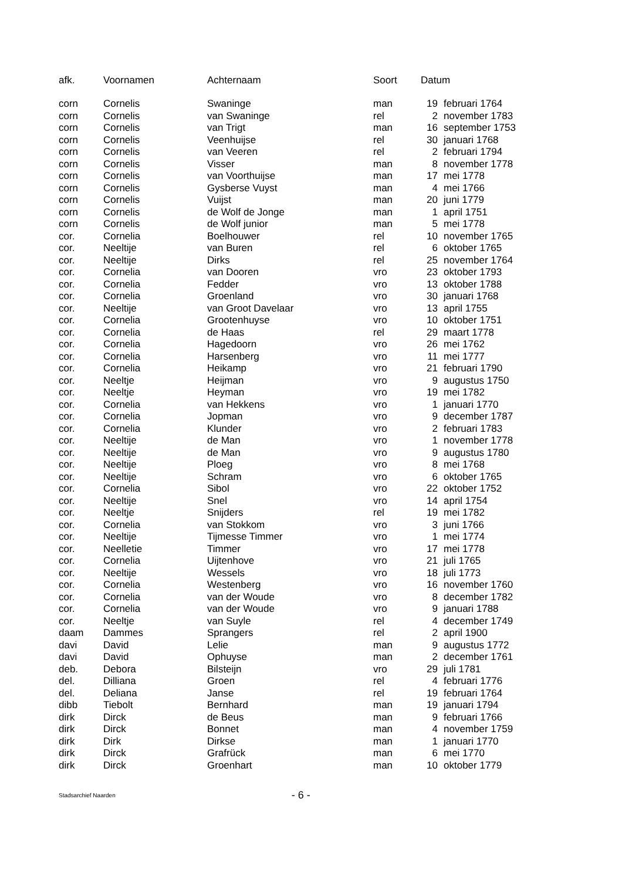| afk. | Voornamen | Achternaam | Soort | Datum | |
| --- | --- | --- | --- | --- | --- |
| corn | Cornelis | Swaninge | man | 19 | februari 1764 |
| corn | Cornelis | van Swaninge | rel | 2 | november 1783 |
| corn | Cornelis | van Trigt | man | 16 | september 1753 |
| corn | Cornelis | Veenhuijse | rel | 30 | januari 1768 |
| corn | Cornelis | van Veeren | rel | 2 | februari 1794 |
| corn | Cornelis | Visser | man | 8 | november 1778 |
| corn | Cornelis | van Voorthuijse | man | 17 | mei 1778 |
| corn | Cornelis | Gysberse Vuyst | man | 4 | mei 1766 |
| corn | Cornelis | Vuijst | man | 20 | juni 1779 |
| corn | Cornelis | de Wolf de Jonge | man | 1 | april 1751 |
| corn | Cornelis | de Wolf junior | man | 5 | mei 1778 |
| cor. | Cornelia | Boelhouwer | rel | 10 | november 1765 |
| cor. | Neeltije | van Buren | rel | 6 | oktober 1765 |
| cor. | Neeltije | Dirks | rel | 25 | november 1764 |
| cor. | Cornelia | van Dooren | vro | 23 | oktober 1793 |
| cor. | Cornelia | Fedder | vro | 13 | oktober 1788 |
| cor. | Cornelia | Groenland | vro | 30 | januari 1768 |
| cor. | Neeltije | van Groot Davelaar | vro | 13 | april 1755 |
| cor. | Cornelia | Grootenhuyse | vro | 10 | oktober 1751 |
| cor. | Cornelia | de Haas | rel | 29 | maart 1778 |
| cor. | Cornelia | Hagedoorn | vro | 26 | mei 1762 |
| cor. | Cornelia | Harsenberg | vro | 11 | mei 1777 |
| cor. | Cornelia | Heikamp | vro | 21 | februari 1790 |
| cor. | Neeltje | Heijman | vro | 9 | augustus 1750 |
| cor. | Neeltje | Heyman | vro | 19 | mei 1782 |
| cor. | Cornelia | van Hekkens | vro | 1 | januari 1770 |
| cor. | Cornelia | Jopman | vro | 9 | december 1787 |
| cor. | Cornelia | Klunder | vro | 2 | februari 1783 |
| cor. | Neeltije | de Man | vro | 1 | november 1778 |
| cor. | Neeltije | de Man | vro | 9 | augustus 1780 |
| cor. | Neeltije | Ploeg | vro | 8 | mei 1768 |
| cor. | Neeltije | Schram | vro | 6 | oktober 1765 |
| cor. | Cornelia | Sibol | vro | 22 | oktober 1752 |
| cor. | Neeltije | Snel | vro | 14 | april 1754 |
| cor. | Neeltje | Snijders | rel | 19 | mei 1782 |
| cor. | Cornelia | van Stokkom | vro | 3 | juni 1766 |
| cor. | Neeltije | Tijmesse Timmer | vro | 1 | mei 1774 |
| cor. | Neelletie | Timmer | vro | 17 | mei 1778 |
| cor. | Cornelia | Uijtenhove | vro | 21 | juli 1765 |
| cor. | Neeltije | Wessels | vro | 18 | juli 1773 |
| cor. | Cornelia | Westenberg | vro | 16 | november 1760 |
| cor. | Cornelia | van der Woude | vro | 8 | december 1782 |
| cor. | Cornelia | van der Woude | vro | 9 | januari 1788 |
| cor. | Neeltje | van Suyle | rel | 4 | december 1749 |
| daam | Dammes | Sprangers | rel | 2 | april 1900 |
| davi | David | Lelie | man | 9 | augustus 1772 |
| davi | David | Ophuyse | man | 2 | december 1761 |
| deb. | Debora | Bilsteijn | vro | 29 | juli 1781 |
| del. | Dilliana | Groen | rel | 4 | februari 1776 |
| del. | Deliana | Janse | rel | 19 | februari 1764 |
| dibb | Tiebolt | Bernhard | man | 19 | januari 1794 |
| dirk | Dirck | de Beus | man | 9 | februari 1766 |
| dirk | Dirck | Bonnet | man | 4 | november 1759 |
| dirk | Dirk | Dirkse | man | 1 | januari 1770 |
| dirk | Dirck | Grafrück | man | 6 | mei 1770 |
| dirk | Dirck | Groenhart | man | 10 | oktober 1779 |
Stadsarchief Naarden - 6 -